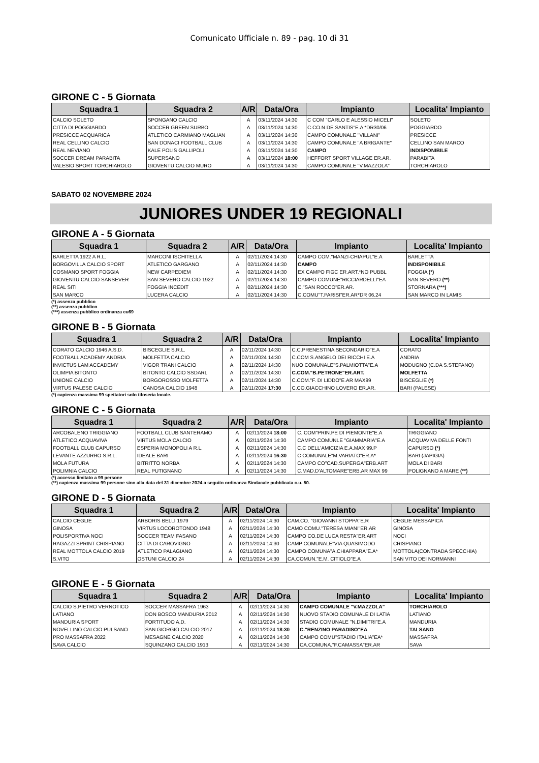Comunicato Ufficiale n. 89 - pag. 10 di 31
GIRONE C - 5 Giornata
| Squadra 1 | Squadra 2 | A/R | Data/Ora | Impianto | Localita' Impianto |
| --- | --- | --- | --- | --- | --- |
| CALCIO SOLETO | SPONGANO CALCIO | A | 03/11/2024 14:30 | C COM "CARLO E ALESSIO MICELI" | SOLETO |
| CITTA DI POGGIARDO | SOCCER GREEN SURBO | A | 03/11/2024 14:30 | C.CO.N.DE SANTIS"E.A *DR30/06 | POGGIARDO |
| PRESICCE ACQUARICA | ATLETICO CARMIANO MAGLIAN | A | 03/11/2024 14:30 | CAMPO COMUNALE "VILLANI" | PRESICCE |
| REAL CELLINO CALCIO | SAN DONACI FOOTBALL CLUB | A | 03/11/2024 14:30 | CAMPO COMUNALE "A BRIGANTE" | CELLINO SAN MARCO |
| REAL NEVIANO | KALE POLIS GALLIPOLI | A | 03/11/2024 14:30 | CAMPO | INDISPONIBILE |
| SOCCER DREAM PARABITA | SUPERSANO | A | 03/11/2024 18:00 | HEFFORT SPORT VILLAGE ER.AR. | PARABITA |
| VALESIO SPORT TORCHIAROLO | GIOVENTU CALCIO MURO | A | 03/11/2024 14:30 | CAMPO COMUNALE "V.MAZZOLA" | TORCHIAROLO |
SABATO 02 NOVEMBRE 2024
JUNIORES UNDER 19 REGIONALI
GIRONE A - 5 Giornata
| Squadra 1 | Squadra 2 | A/R | Data/Ora | Impianto | Localita' Impianto |
| --- | --- | --- | --- | --- | --- |
| BARLETTA 1922 A R.L. | MARCONI ISCHITELLA | A | 02/11/2024 14:30 | CAMPO COM."MANZI-CHIAPUL"E.A | BARLETTA |
| BORGOVILLA CALCIO SPORT | ATLETICO GARGANO | A | 02/11/2024 14:30 | CAMPO | INDISPONIBILE |
| COSMANO SPORT FOGGIA | NEW CARPEDIEM | A | 02/11/2024 14:30 | EX CAMPO FIGC ER.ART.*NO PUBBL | FOGGIA (*) |
| GIOVENTU CALCIO SANSEVER | SAN SEVERO CALCIO 1922 | A | 02/11/2024 14:30 | CAMPO COMUNE"RICCIARDELLI"EA | SAN SEVERO (**) |
| REAL SITI | FOGGIA INCEDIT | A | 02/11/2024 14:30 | C."SAN ROCCO"ER.AR. | STORNARA (***) |
| SAN MARCO | LUCERA CALCIO | A | 02/11/2024 14:30 | C.COMU"T.PARISI"ER.AR*DR 06.24 | SAN MARCO IN LAMIS |
(*) assenza pubblico
(**) assenza pubblico
(***) assenza pubblico ordinanza cu69
GIRONE B - 5 Giornata
| Squadra 1 | Squadra 2 | A/R | Data/Ora | Impianto | Localita' Impianto |
| --- | --- | --- | --- | --- | --- |
| CORATO CALCIO 1946 A.S.D. | BISCEGLIE S.R.L. | A | 02/11/2024 14:30 | C.C.PRENESTINA SECONDARIO"E.A | CORATO |
| FOOTBALL ACADEMY ANDRIA | MOLFETTA CALCIO | A | 02/11/2024 14:30 | C.COM S.ANGELO DEI RICCHI E.A | ANDRIA |
| INVICTUS LAM ACCADEMY | VIGOR TRANI CALCIO | A | 02/11/2024 14:30 | NUO COMUNALE"S.PALMIOTTA"E.A | MODUGNO (C.DA S.STEFANO) |
| OLIMPIA BITONTO | BITONTO CALCIO SSDARL | A | 02/11/2024 14:30 | C.COM."B.PETRONE"ER.ART. | MOLFETTA |
| UNIONE CALCIO | BORGOROSSO MOLFETTA | A | 02/11/2024 14:30 | C.COM."F. DI LIDDO"E.AR MAX99 | BISCEGLIE (*) |
| VIRTUS PALESE CALCIO | CANOSA CALCIO 1948 | A | 02/11/2024 17:30 | C.CO.GIACCHINO LOVERO ER.AR. | BARI (PALESE) |
(*) capienza massima 99 spettatori solo tifoseria locale.
GIRONE C - 5 Giornata
| Squadra 1 | Squadra 2 | A/R | Data/Ora | Impianto | Localita' Impianto |
| --- | --- | --- | --- | --- | --- |
| ARCOBALENO TRIGGIANO | FOOTBALL CLUB SANTERAMO | A | 02/11/2024 18:00 | C. COM"PRIN.PE DI PIEMONTE"E.A | TRIGGIANO |
| ATLETICO ACQUAVIVA | VIRTUS MOLA CALCIO | A | 02/11/2024 14:30 | CAMPO COMUNLE "GIAMMARIA"E.A | ACQUAVIVA DELLE FONTI |
| FOOTBALL CLUB CAPURSO | ESPERIA MONOPOLI A R.L. | A | 02/11/2024 14:30 | C.C DELL'AMICIZIA E.A.MAX 99.P | CAPURSO (*) |
| LEVANTE AZZURRO S.R.L. | IDEALE BARI | A | 02/11/2024 16:30 | C COMUNALE"M.VARIATO"ER.A* | BARI (JAPIGIA) |
| MOLA FUTURA | BITRITTO NORBA | A | 02/11/2024 14:30 | CAMPO CO"CAD.SUPERGA"ERB.ART | MOLA DI BARI |
| POLIMNIA CALCIO | REAL PUTIGNANO | A | 02/11/2024 14:30 | C.MAD.D'ALTOMARE"ERB.AR MAX 99 | POLIGNANO A MARE (**) |
(*) accesso limitato a 99 persone
(**) capienza massima 99 persone sino alla data del 31 dicembre 2024 a seguito ordinanza Sindacale pubblicata c.u. 50.
GIRONE D - 5 Giornata
| Squadra 1 | Squadra 2 | A/R | Data/Ora | Impianto | Localita' Impianto |
| --- | --- | --- | --- | --- | --- |
| CALCIO CEGLIE | ARBORIS BELLI 1979 | A | 02/11/2024 14:30 | CAM.CO. "GIOVANNI STOPPA"E.R | CEGLIE MESSAPICA |
| GINOSA | VIRTUS LOCOROTONDO 1948 | A | 02/11/2024 14:30 | CAMO COMU."TERESA MIANI"ER.AR | GINOSA |
| POLISPORTIVA NOCI | SOCCER TEAM FASANO | A | 02/11/2024 14:30 | CAMPO CO.DE LUCA RESTA"ER.ART | NOCI |
| RAGAZZI SPRINT CRISPIANO | CITTA DI CAROVIGNO | A | 02/11/2024 14:30 | CAMP COMUNALE"VIA QUASIMODO | CRISPIANO |
| REAL MOTTOLA CALCIO 2019 | ATLETICO PALAGIANO | A | 02/11/2024 14:30 | CAMPO COMUNA"A.CHIAPPARA"E.A* | MOTTOLA(CONTRADA SPECCHIA) |
| S.VITO | OSTUNI CALCIO 24 | A | 02/11/2024 14:30 | CA.COMUN."E.M. CITIOLO"E.A | SAN VITO DEI NORMANNI |
GIRONE E - 5 Giornata
| Squadra 1 | Squadra 2 | A/R | Data/Ora | Impianto | Localita' Impianto |
| --- | --- | --- | --- | --- | --- |
| CALCIO S.PIETRO VERNOTICO | SOCCER MASSAFRA 1963 | A | 02/11/2024 14:30 | CAMPO COMUNALE "V.MAZZOLA" | TORCHIAROLO |
| LATIANO | DON BOSCO MANDURIA 2012 | A | 02/11/2024 14:30 | NUOVO STADIO COMUNALE DI LATIA | LATIANO |
| MANDURIA SPORT | FORTITUDO A.D. | A | 02/11/2024 14:30 | STADIO COMUNALE "N.DIMITRI"E.A | MANDURIA |
| NOVELLINO CALCIO PULSANO | SAN GIORGIO CALCIO 2017 | A | 02/11/2024 18:30 | C."RENZINO PARADISO"EA | TALSANO |
| PRO MASSAFRA 2022 | MESAGNE CALCIO 2020 | A | 02/11/2024 14:30 | CAMPO COMU"STADIO ITALIA"EA* | MASSAFRA |
| SAVA CALCIO | SQUINZANO CALCIO 1913 | A | 02/11/2024 14:30 | CA.COMUNA."F.CAMASSA"ER.AR | SAVA |